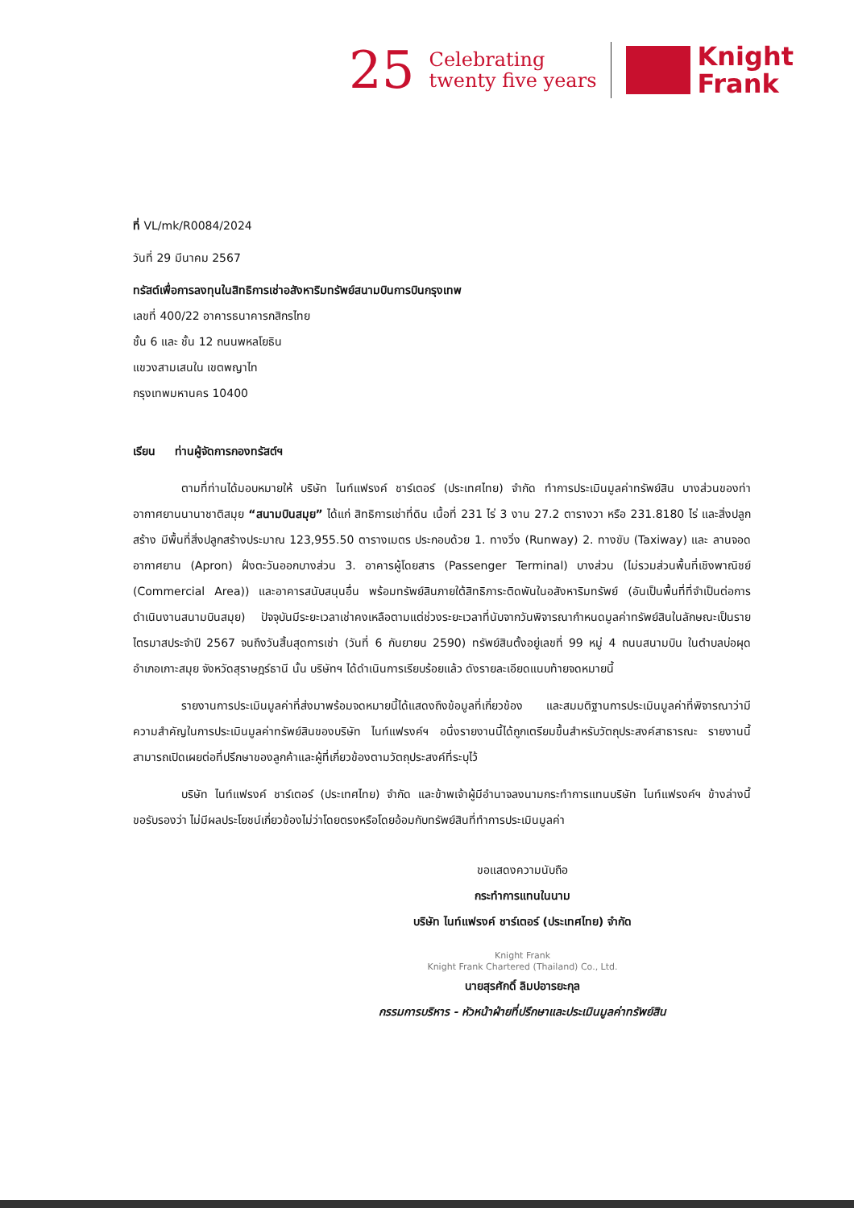25
Celebrating
twenty five years
Knight
Frank
ที่ VL/mk/R0084/2024
วันที่ 29 มีนาคม 2567
ทรัสต์เพื่อการลงทุนในสิทธิการเช่าอสังหาริมทรัพย์สนามบินการบินกรุงเทพ
เลขที่ 400/22 อาคารธนาคารกสิกรไทย
ชั้น 6 และ ชั้น 12 ถนนพหลโยธิน
แขวงสามเสนใน เขตพญาไท
กรุงเทพมหานคร 10400
เรียน ท่านผู้จัดการกองทรัสต์ฯ
ตามที่ท่านได้มอบหมายให้ บริษัท ไนท์แฟรงค์ ชาร์เตอร์ (ประเทศไทย) จำกัด ทำการประเมินมูลค่าทรัพย์สิน บางส่วนของท่าอากาศยานนานาชาติสมุย “สนามบินสมุย” ได้แก่ สิทธิการเช่าที่ดิน เนื้อที่ 231 ไร่ 3 งาน 27.2 ตารางวา หรือ 231.8180 ไร่ และสิ่งปลูกสร้าง มีพื้นที่สิ่งปลูกสร้างประมาณ 123,955.50 ตารางเมตร ประกอบด้วย 1. ทางวิ่ง (Runway) 2. ทางขับ (Taxiway) และ ลานจอดอากาศยาน (Apron) ฝั่งตะวันออกบางส่วน 3. อาคารผู้โดยสาร (Passenger Terminal) บางส่วน (ไม่รวมส่วนพื้นที่เชิงพาณิชย์ (Commercial Area)) และอาคารสนับสนุนอื่น พร้อมทรัพย์สินภายใต้สิทธิภาระติดพันในอสังหาริมทรัพย์ (อันเป็นพื้นที่ที่จำเป็นต่อการดำเนินงานสนามบินสมุย) ปัจจุบันมีระยะเวลาเช่าคงเหลือตามแต่ช่วงระยะเวลาที่นับจากวันพิจารณากำหนดมูลค่าทรัพย์สินในลักษณะเป็นรายไตรมาสประจำปี 2567 จนถึงวันสิ้นสุดการเช่า (วันที่ 6 กันยายน 2590) ทรัพย์สินตั้งอยู่เลขที่ 99 หมู่ 4 ถนนสนามบิน ในตำบลบ่อผุด อำเภอเกาะสมุย จังหวัดสุราษฎร์ธานี นั้น บริษัทฯ ได้ดำเนินการเรียบร้อยแล้ว ดังรายละเอียดแนบท้ายจดหมายนี้
รายงานการประเมินมูลค่าที่ส่งมาพร้อมจดหมายนี้ได้แสดงถึงข้อมูลที่เกี่ยวข้อง และสมมติฐานการประเมินมูลค่าที่พิจารณาว่ามีความสำคัญในการประเมินมูลค่าทรัพย์สินของบริษัท ไนท์แฟรงค์ฯ อนึ่งรายงานนี้ได้ถูกเตรียมขึ้นสำหรับวัตถุประสงค์สาธารณะ รายงานนี้สามารถเปิดเผยต่อที่ปรึกษาของลูกค้าและผู้ที่เกี่ยวข้องตามวัตถุประสงค์ที่ระบุไว้
บริษัท ไนท์แฟรงค์ ชาร์เตอร์ (ประเทศไทย) จำกัด และข้าพเจ้าผู้มีอำนาจลงนามกระทำการแทนบริษัท ไนท์แฟรงค์ฯ ข้างล่างนี้ ขอรับรองว่า ไม่มีผลประโยชน์เกี่ยวข้องไม่ว่าโดยตรงหรือโดยอ้อมกับทรัพย์สินที่ทำการประเมินมูลค่า
ขอแสดงความนับถือ
กระทำการแทนในนาม
บริษัท ไนท์แฟรงค์ ชาร์เตอร์ (ประเทศไทย) จำกัด
Knight Frank
Knight Frank Chartered (Thailand) Co., Ltd.
นายสุรศักดิ์ ลิมปอารยะกุล
กรรมการบริหาร - หัวหน้าฝ่ายที่ปรึกษาและประเมินมูลค่าทรัพย์สิน